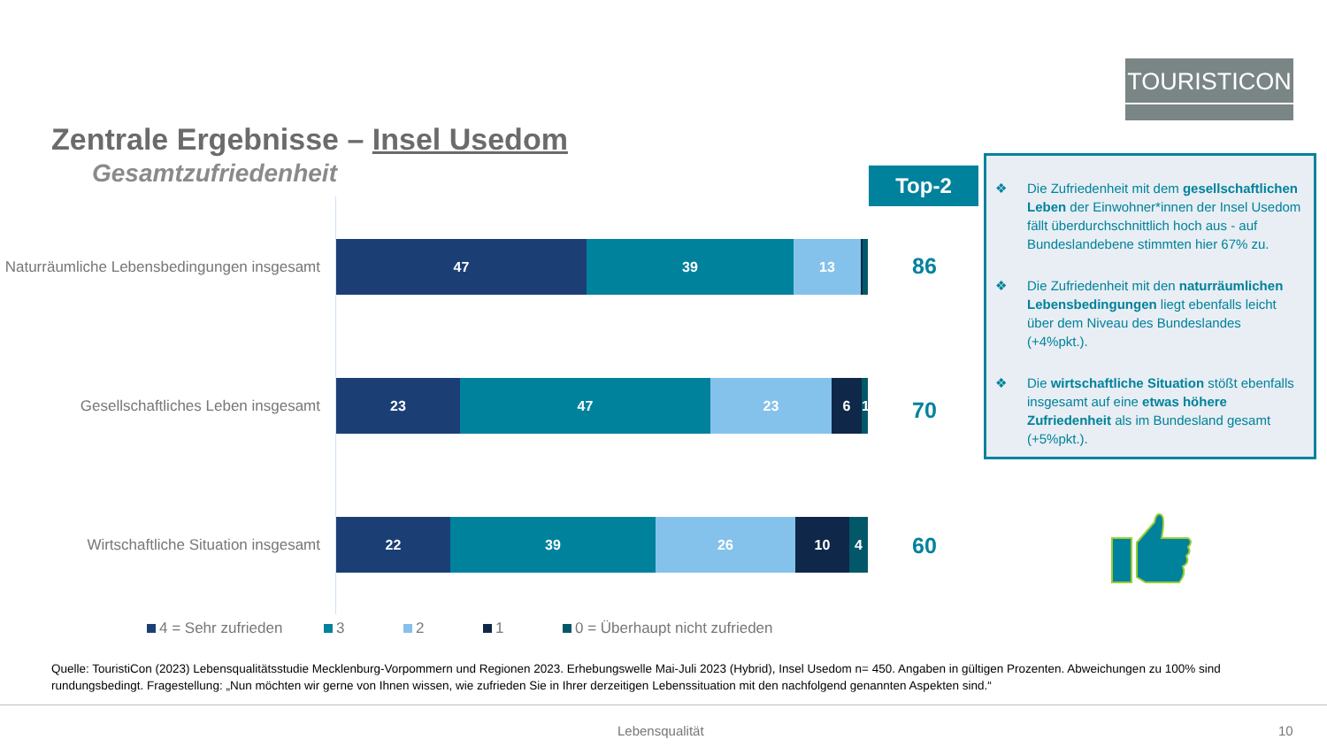TOURISTICON
Zentrale Ergebnisse – Insel Usedom
Gesamtzufriedenheit Top-2
Naturräumliche Lebensbedingungen insgesamt
47 39 13
86
Gesellschaftliches Leben insgesamt
23 47 23 6 1
70
Wirtschaftliche Situation insgesamt
22 39 26 10 4
60
❖ Die Zufriedenheit mit dem gesellschaftlichen Leben der Einwohner*innen der Insel Usedom fällt überdurchschnittlich hoch aus - auf Bundeslandebene stimmten hier 67% zu.
❖ Die Zufriedenheit mit den naturräumlichen Lebensbedingungen liegt ebenfalls leicht über dem Niveau des Bundeslandes (+4%pkt.).
❖ Die wirtschaftliche Situation stößt ebenfalls insgesamt auf eine etwas höhere Zufriedenheit als im Bundesland gesamt (+5%pkt.).
4 = Sehr zufrieden 3 2 1 0 = Überhaupt nicht zufrieden
Quelle: TouristiCon (2023) Lebensqualitätsstudie Mecklenburg-Vorpommern und Regionen 2023. Erhebungswelle Mai-Juli 2023 (Hybrid), Insel Usedom n= 450. Angaben in gültigen Prozenten. Abweichungen zu 100% sind rundungsbedingt. Fragestellung: „Nun möchten wir gerne von Ihnen wissen, wie zufrieden Sie in Ihrer derzeitigen Lebenssituation mit den nachfolgend genannten Aspekten sind.“
Lebensqualität 10